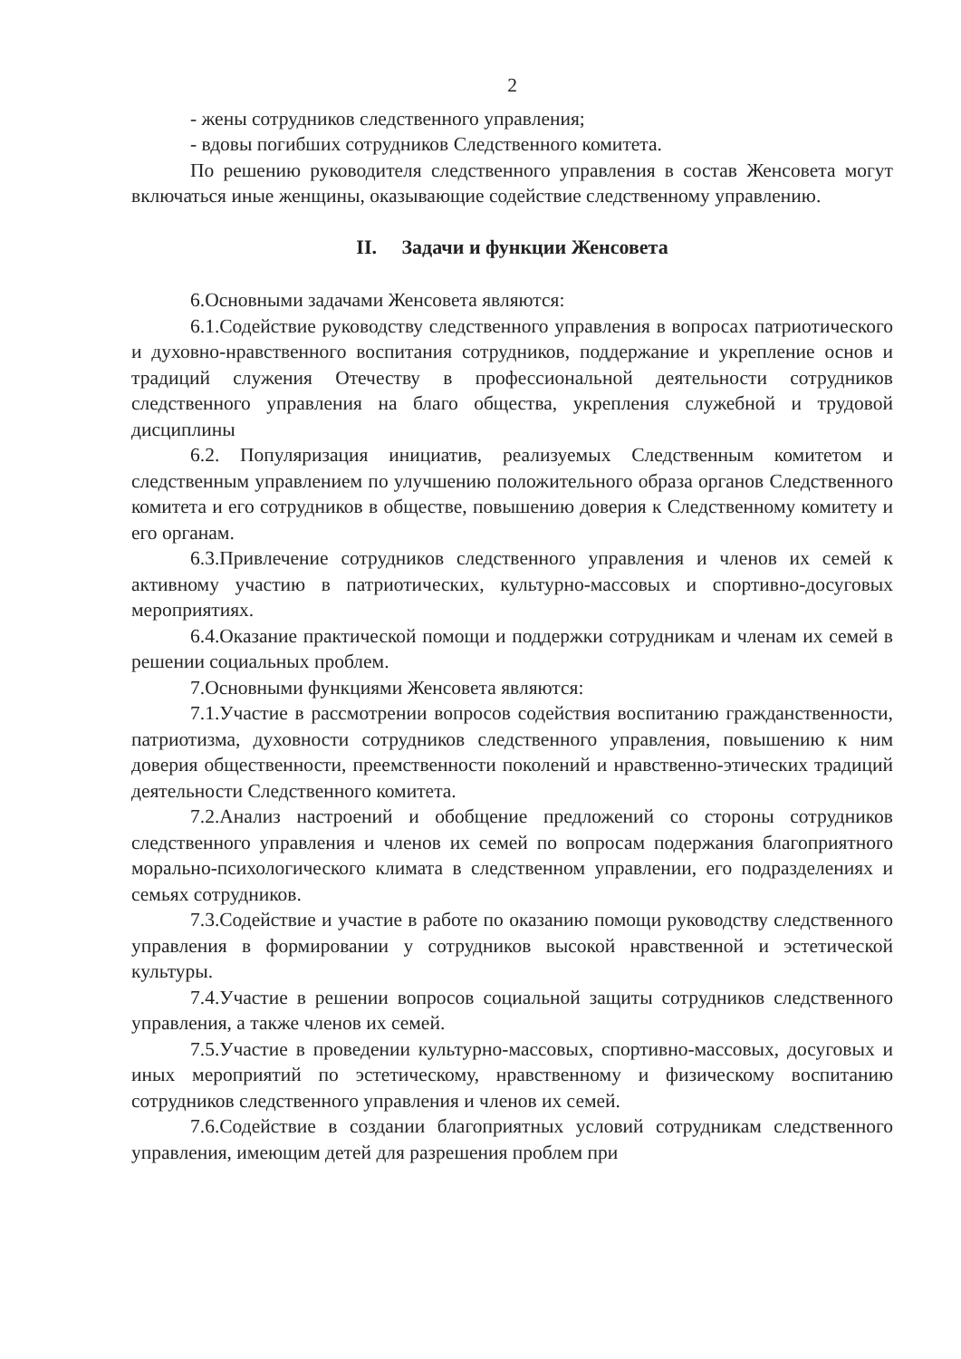2
- жены сотрудников следственного управления;
- вдовы погибших сотрудников Следственного комитета.
По решению руководителя следственного управления в состав Женсовета могут включаться иные женщины, оказывающие содействие следственному управлению.
II. Задачи и функции Женсовета
6.Основными задачами Женсовета являются:
6.1.Содействие руководству следственного управления в вопросах патриотического и духовно-нравственного воспитания сотрудников, поддержание и укрепление основ и традиций служения Отечеству в профессиональной деятельности сотрудников следственного управления на благо общества, укрепления служебной и трудовой дисциплины
6.2. Популяризация инициатив, реализуемых Следственным комитетом и следственным управлением по улучшению положительного образа органов Следственного комитета и его сотрудников в обществе, повышению доверия к Следственному комитету и его органам.
6.3.Привлечение сотрудников следственного управления и членов их семей к активному участию в патриотических, культурно-массовых и спортивно-досуговых мероприятиях.
6.4.Оказание практической помощи и поддержки сотрудникам и членам их семей в решении социальных проблем.
7.Основными функциями Женсовета являются:
7.1.Участие в рассмотрении вопросов содействия воспитанию гражданственности, патриотизма, духовности сотрудников следственного управления, повышению к ним доверия общественности, преемственности поколений и нравственно-этических традиций деятельности Следственного комитета.
7.2.Анализ настроений и обобщение предложений со стороны сотрудников следственного управления и членов их семей по вопросам подержания благоприятного морально-психологического климата в следственном управлении, его подразделениях и семьях сотрудников.
7.3.Содействие и участие в работе по оказанию помощи руководству следственного управления в формировании у сотрудников высокой нравственной и эстетической культуры.
7.4.Участие в решении вопросов социальной защиты сотрудников следственного управления, а также членов их семей.
7.5.Участие в проведении культурно-массовых, спортивно-массовых, досуговых и иных мероприятий по эстетическому, нравственному и физическому воспитанию сотрудников следственного управления и членов их семей.
7.6.Содействие в создании благоприятных условий сотрудникам следственного управления, имеющим детей для разрешения проблем при